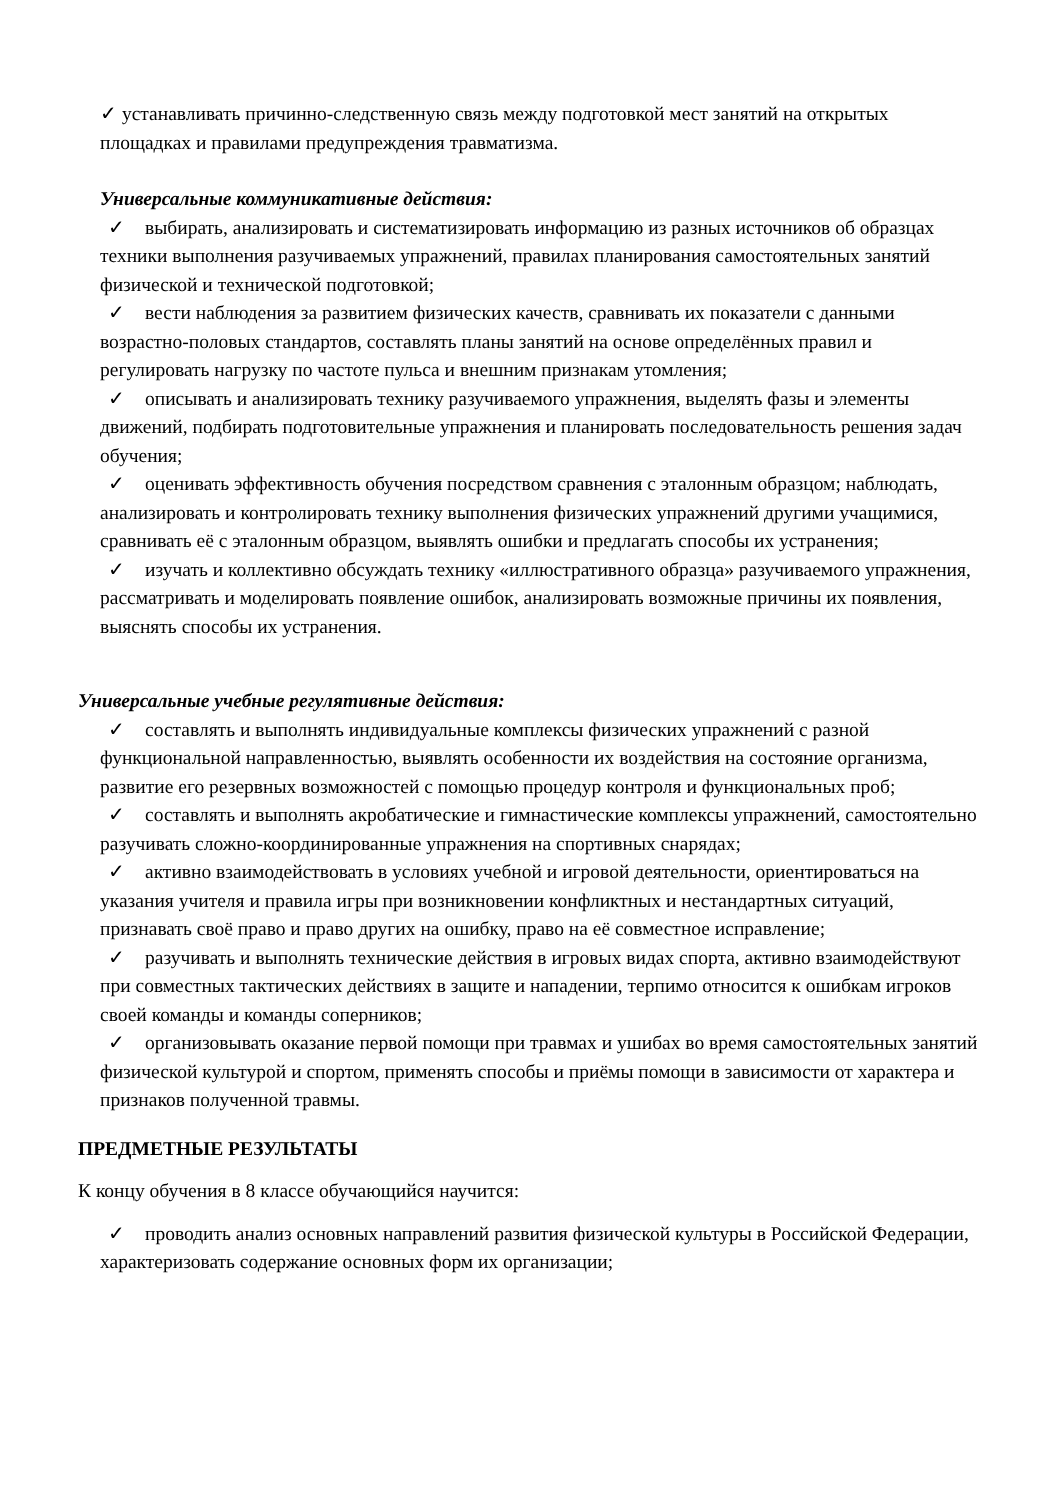✓ устанавливать причинно-следственную связь между подготовкой мест занятий на открытых площадках и правилами предупреждения травматизма.
Универсальные коммуникативные действия:
✓ выбирать, анализировать и систематизировать информацию из разных источников об образцах техники выполнения разучиваемых упражнений, правилах планирования самостоятельных занятий физической и технической подготовкой;
✓ вести наблюдения за развитием физических качеств, сравнивать их показатели с данными возрастно-половых стандартов, составлять планы занятий на основе определённых правил и регулировать нагрузку по частоте пульса и внешним признакам утомления;
✓ описывать и анализировать технику разучиваемого упражнения, выделять фазы и элементы движений, подбирать подготовительные упражнения и планировать последовательность решения задач обучения;
✓ оценивать эффективность обучения посредством сравнения с эталонным образцом; наблюдать, анализировать и контролировать технику выполнения физических упражнений другими учащимися, сравнивать её с эталонным образцом, выявлять ошибки и предлагать способы их устранения;
✓ изучать и коллективно обсуждать технику «иллюстративного образца» разучиваемого упражнения, рассматривать и моделировать появление ошибок, анализировать возможные причины их появления, выяснять способы их устранения.
Универсальные учебные регулятивные действия:
✓ составлять и выполнять индивидуальные комплексы физических упражнений с разной функциональной направленностью, выявлять особенности их воздействия на состояние организма, развитие его резервных возможностей с помощью процедур контроля и функциональных проб;
✓ составлять и выполнять акробатические и гимнастические комплексы упражнений, самостоятельно разучивать сложно-координированные упражнения на спортивных снарядах;
✓ активно взаимодействовать в условиях учебной и игровой деятельности, ориентироваться на указания учителя и правила игры при возникновении конфликтных и нестандартных ситуаций, признавать своё право и право других на ошибку, право на её совместное исправление;
✓ разучивать и выполнять технические действия в игровых видах спорта, активно взаимодействуют при совместных тактических действиях в защите и нападении, терпимо относится к ошибкам игроков своей команды и команды соперников;
✓ организовывать оказание первой помощи при травмах и ушибах во время самостоятельных занятий физической культурой и спортом, применять способы и приёмы помощи в зависимости от характера и признаков полученной травмы.
ПРЕДМЕТНЫЕ РЕЗУЛЬТАТЫ
К концу обучения в 8 классе обучающийся научится:
✓ проводить анализ основных направлений развития физической культуры в Российской Федерации, характеризовать содержание основных форм их организации;